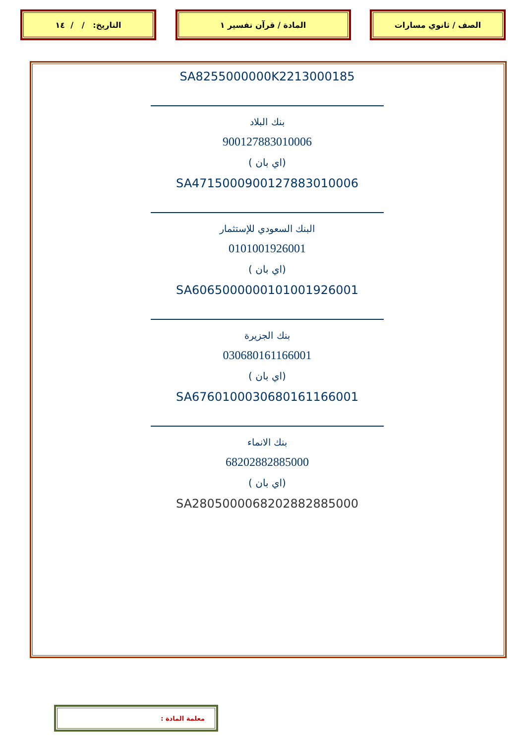الصف / ثانوي مسارات المادة / قرآن تفسير ١ التاريخ: / / ١٤
SA8255000000K2213000185
بنك البلاد
900127883010006
(اي بان )
SA4715000900127883010006
البنك السعودي للإستثمار
0101001926001
(اي بان )
SA6065000000101001926001
بنك الجزيرة
030680161166001
(اي بان )
SA6760100030680161166001
بنك الانماء
68202882885000
(اي بان )
SA2805000068202882885000
معلمة المادة :